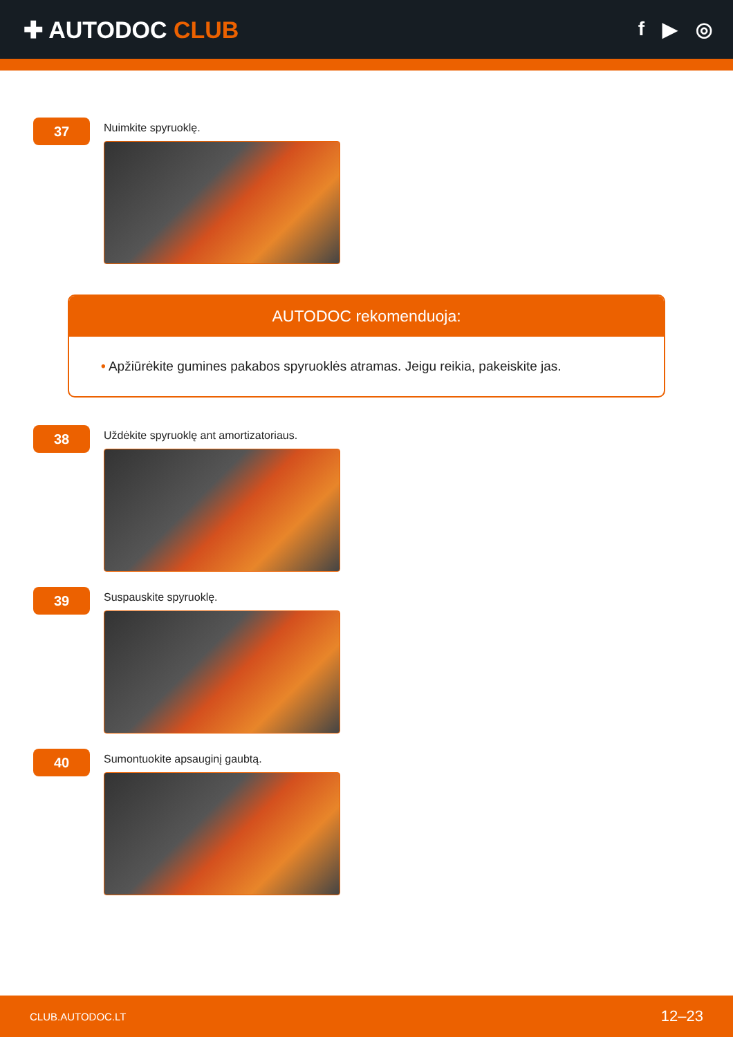✚ AUTODOC CLUB
f ▶ ◎
37
Nuimkite spyruoklę.
AUTODOC rekomenduoja:
• Apžiūrėkite gumines pakabos spyruoklės atramas. Jeigu reikia, pakeiskite jas.
38
Uždėkite spyruoklę ant amortizatoriaus.
39
Suspauskite spyruoklę.
40
Sumontuokite apsauginį gaubtą.
CLUB.AUTODOC.LT 12–23